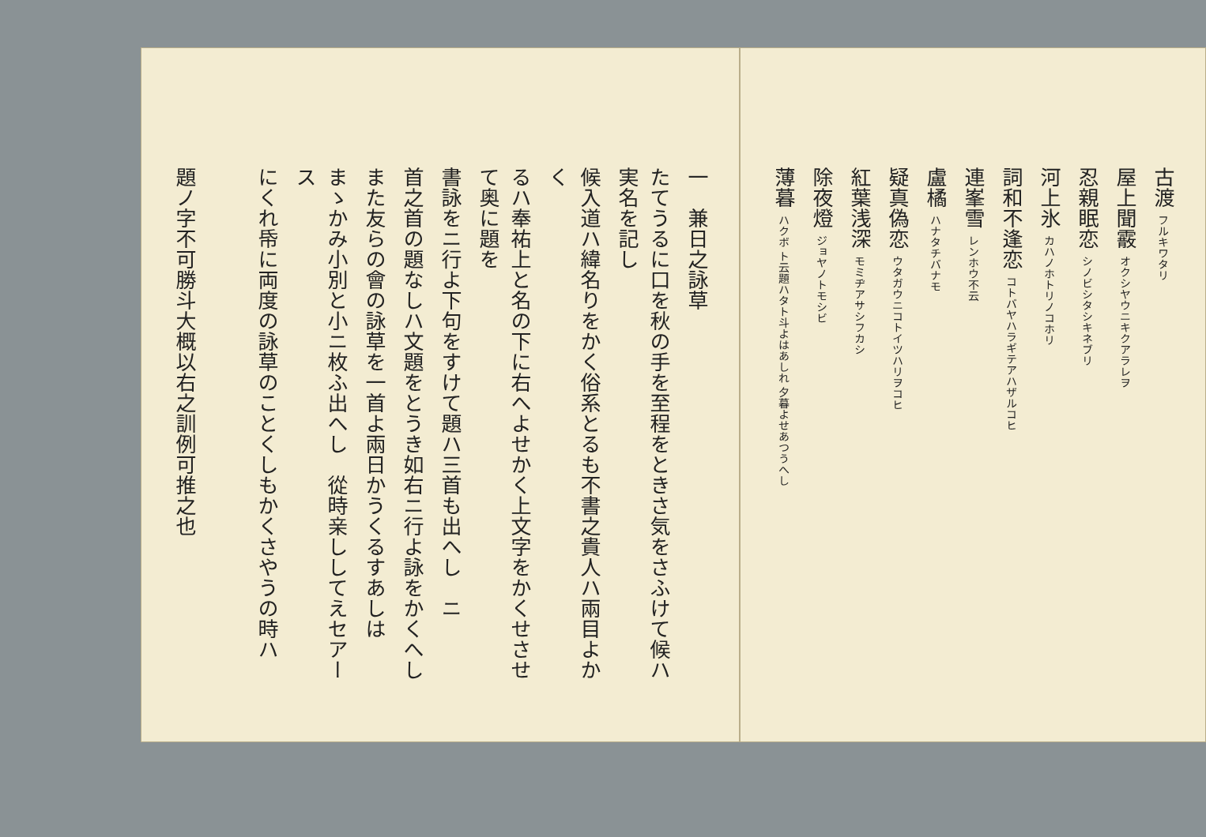一　兼日之詠草
たてうるに口を秋の手を至程をときさ気をさふけて候ハ実名を記し
候入道ハ緯名りをかく俗系とるも不書之貴人ハ兩目よかく
るハ奉祐上と名の下に右へよせかく上文字をかくせさせて奥に題を
書詠をニ行よ下句をすけて題ハ三首も出へし　ニ
首之首の題なしハ文題をとうき如右ニ行よ詠をかくへし
また友らの會の詠草を一首よ兩日かうくるすあしは
まゝかみ小別と小ニ枚ふ出へし　從時亲ししてえセアース
にくれ帋に両度の詠草のことくしもかくさやうの時ハ
題ノ字不可勝斗大概以右之訓例可推之也
古渡 フルキワタリ
屋上聞霰 オクシヤウニキクアラレヲ
忍親眠恋 シノビシタシキネブリ
河上氷 カハノホトリノコホリ
詞和不逢恋 コトバヤハラギテアハザルコヒ
連峯雪 レンホウ不云
盧橘 ハナタチバナモ
疑真偽恋 ウタガウニコトイツハリヲコヒ
紅葉浅深 モミヂアサシフカシ
除夜燈 ジョヤノトモシビ
薄暮 ハクボ ト云題ハタト斗よはあしれ 夕暮よせあつうへし